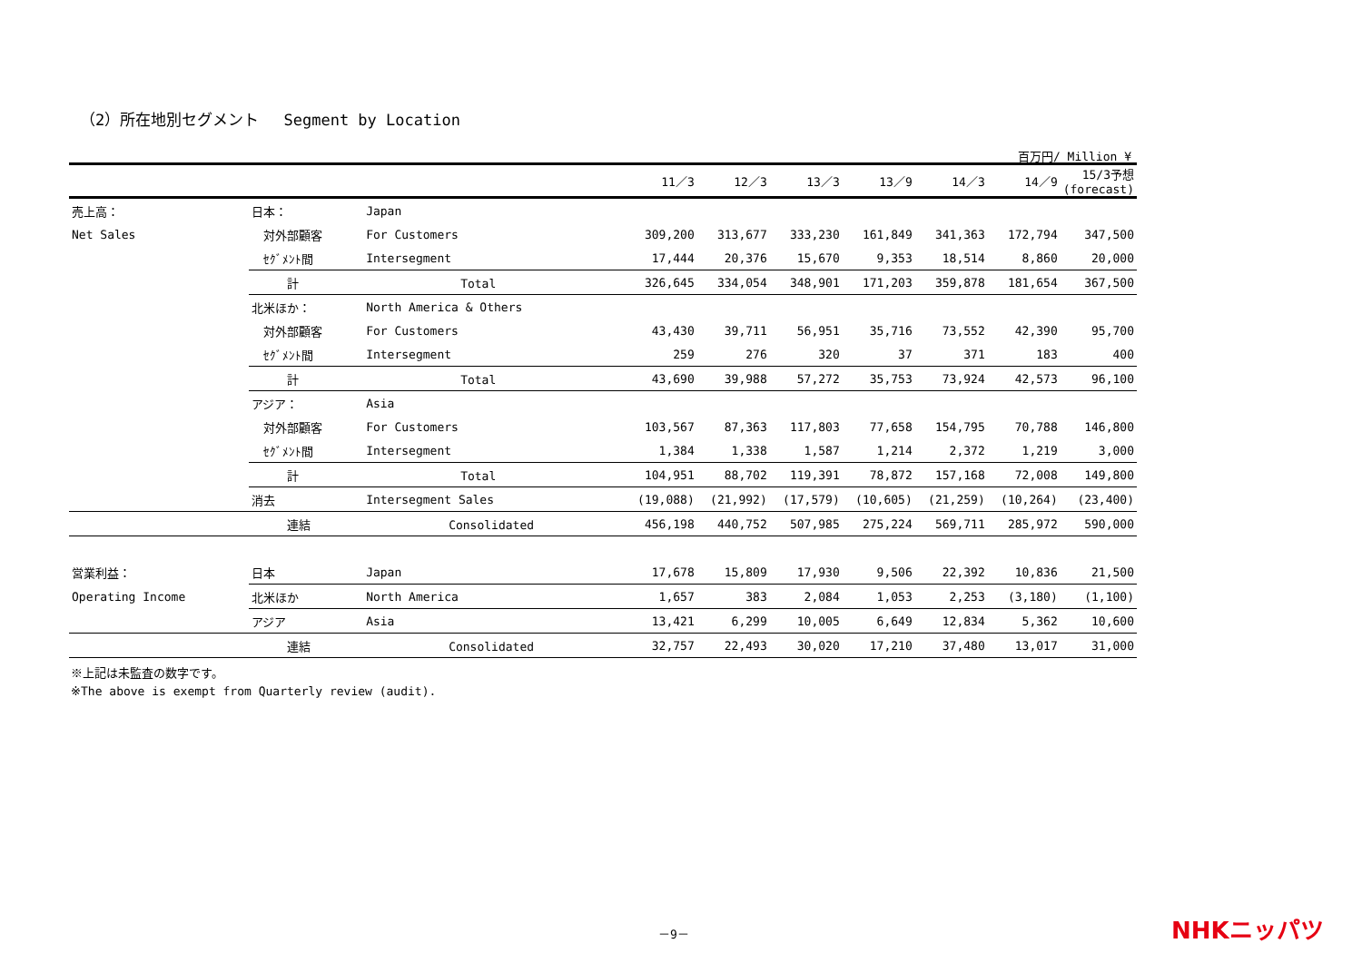（2）所在地別セグメント　 Segment by Location
百万円/ Million ¥
| | | | | 11／3 | 12／3 | 13／3 | 13／9 | 14／3 | 14／9 | 15/3予想 (forecast) |
| --- | --- | --- | --- | --- | --- | --- | --- | --- | --- | --- |
| 売上高： | 日本： | Japan | | | | | | | | |
| Net Sales | 対外部顧客 | For Customers | | 309,200 | 313,677 | 333,230 | 161,849 | 341,363 | 172,794 | 347,500 |
| | ｾｸﾞﾒﾝﾄ間 | Intersegment | | 17,444 | 20,376 | 15,670 | 9,353 | 18,514 | 8,860 | 20,000 |
| | 計 | Total | | 326,645 | 334,054 | 348,901 | 171,203 | 359,878 | 181,654 | 367,500 |
| | 北米ほか： | North America & Others | | | | | | | | |
| | 対外部顧客 | For Customers | | 43,430 | 39,711 | 56,951 | 35,716 | 73,552 | 42,390 | 95,700 |
| | ｾｸﾞﾒﾝﾄ間 | Intersegment | | 259 | 276 | 320 | 37 | 371 | 183 | 400 |
| | 計 | Total | | 43,690 | 39,988 | 57,272 | 35,753 | 73,924 | 42,573 | 96,100 |
| | アジア： | Asia | | | | | | | | |
| | 対外部顧客 | For Customers | | 103,567 | 87,363 | 117,803 | 77,658 | 154,795 | 70,788 | 146,800 |
| | ｾｸﾞﾒﾝﾄ間 | Intersegment | | 1,384 | 1,338 | 1,587 | 1,214 | 2,372 | 1,219 | 3,000 |
| | 計 | Total | | 104,951 | 88,702 | 119,391 | 78,872 | 157,168 | 72,008 | 149,800 |
| | 消去 | Intersegment Sales | | (19,088) | (21,992) | (17,579) | (10,605) | (21,259) | (10,264) | (23,400) |
| | 連結 | Consolidated | | 456,198 | 440,752 | 507,985 | 275,224 | 569,711 | 285,972 | 590,000 |
| 営業利益： | 日本 | Japan | | 17,678 | 15,809 | 17,930 | 9,506 | 22,392 | 10,836 | 21,500 |
| Operating Income | 北米ほか | North America | | 1,657 | 383 | 2,084 | 1,053 | 2,253 | (3,180) | (1,100) |
| | アジア | Asia | | 13,421 | 6,299 | 10,005 | 6,649 | 12,834 | 5,362 | 10,600 |
| | 連結 | Consolidated | | 32,757 | 22,493 | 30,020 | 17,210 | 37,480 | 13,017 | 31,000 |
※上記は未監査の数字です。
※The above is exempt from Quarterly review (audit).
－9－ NHKニッパツ